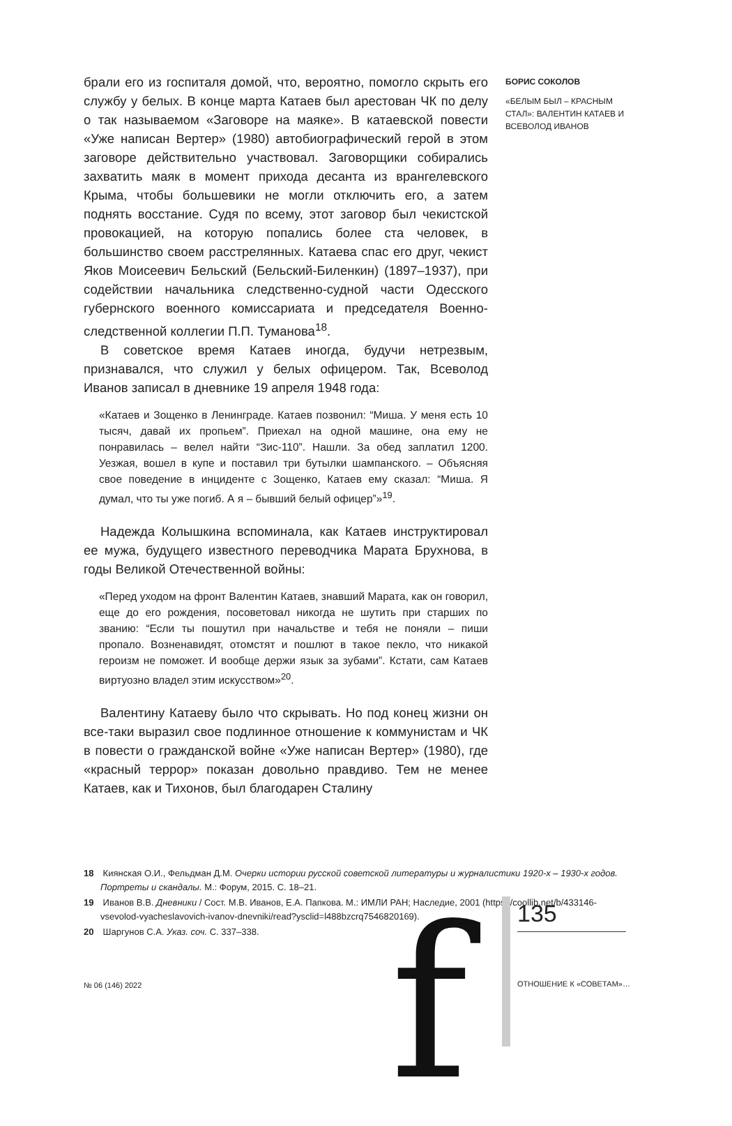брали его из госпиталя домой, что, вероятно, помогло скрыть его службу у белых. В конце марта Катаев был арестован ЧК по делу о так называемом «Заговоре на маяке». В катаевской повести «Уже написан Вертер» (1980) автобиографический герой в этом заговоре действительно участвовал. Заговорщики собирались захватить маяк в момент прихода десанта из врангелевского Крыма, чтобы большевики не могли отключить его, а затем поднять восстание. Судя по всему, этот заговор был чекистской провокацией, на которую попались более ста человек, в большинство своем расстрелянных. Катаева спас его друг, чекист Яков Моисеевич Бельский (Бельский-Биленкин) (1897–1937), при содействии начальника следственно-судной части Одесского губернского военного комиссариата и председателя Военно-следственной коллегии П.П. Туманова<sup>18</sup>.
В советское время Катаев иногда, будучи нетрезвым, признавался, что служил у белых офицером. Так, Всеволод Иванов записал в дневнике 19 апреля 1948 года:
«Катаев и Зощенко в Ленинграде. Катаев позвонил: “Миша. У меня есть 10 тысяч, давай их пропьем”. Приехал на одной машине, она ему не понравилась – велел найти “Зис-110”. Нашли. За обед заплатил 1200. Уезжая, вошел в купе и поставил три бутылки шампанского. – Объясняя свое поведение в инциденте с Зощенко, Катаев ему сказал: “Миша. Я думал, что ты уже погиб. А я – бывший белый офицер”»<sup>19</sup>.
Надежда Колышкина вспоминала, как Катаев инструктировал ее мужа, будущего известного переводчика Марата Брухнова, в годы Великой Отечественной войны:
«Перед уходом на фронт Валентин Катаев, знавший Марата, как он говорил, еще до его рождения, посоветовал никогда не шутить при старших по званию: “Если ты пошутил при начальстве и тебя не поняли – пиши пропало. Возненавидят, отомстят и пошлют в такое пекло, что никакой героизм не поможет. И вообще держи язык за зубами”. Кстати, сам Катаев виртуозно владел этим искусством»<sup>20</sup>.
Валентину Катаеву было что скрывать. Но под конец жизни он все-таки выразил свое подлинное отношение к коммунистам и ЧК в повести о гражданской войне «Уже написан Вертер» (1980), где «красный террор» показан довольно правдиво. Тем не менее Катаев, как и Тихонов, был благодарен Сталину
БОРИС СОКОЛОВ
«БЕЛЫМ БЫЛ – КРАСНЫМ СТАЛ»: ВАЛЕНТИН КАТАЕВ И ВСЕВОЛОД ИВАНОВ
18 Киянская О.И., Фельдман Д.М. Очерки истории русской советской литературы и журналистики 1920-х – 1930-х годов. Портреты и скандалы. М.: Форум, 2015. С. 18–21.
19 Иванов В.В. Дневники / Сост. М.В. Иванов, Е.А. Папкова. М.: ИМЛИ РАН; Наследие, 2001 (https://coollib.net/b/433146-vsevolod-vyacheslavovich-ivanov-dnevniki/read?ysclid=l488bzcrq7546820169).
20 Шаргунов С.А. Указ. соч. С. 337–338.
№ 06 (146) 2022 f 135
ОТНОШЕНИЕ К «СОВЕТАМ»…